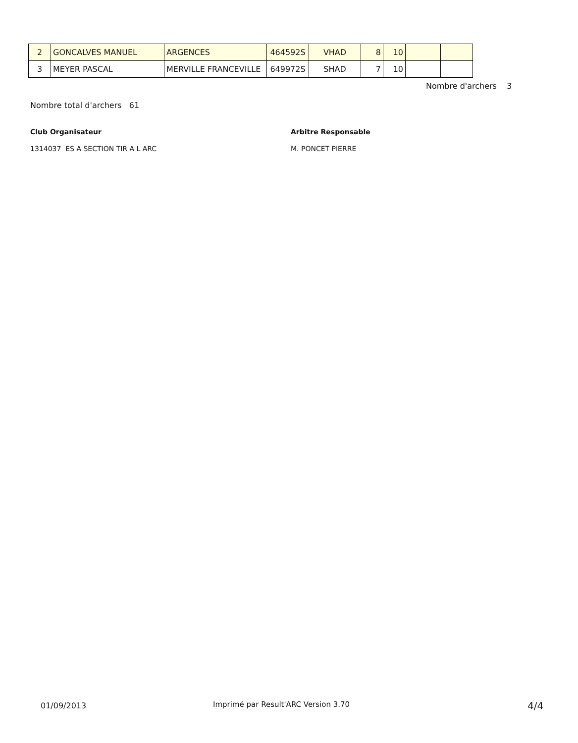| 2 | GONCALVES MANUEL | ARGENCES | 464592S | VHAD | 8 | 10 | | |
| 3 | MEYER PASCAL | MERVILLE FRANCEVILLE | 649972S | SHAD | 7 | 10 | | |
Nombre d'archers 3
Nombre total d'archers 61
Club Organisateur Arbitre Responsable
1314037 ES A SECTION TIR A L ARC
M. PONCET PIERRE
01/09/2013
Imprimé par Result'ARC Version 3.70
4/4